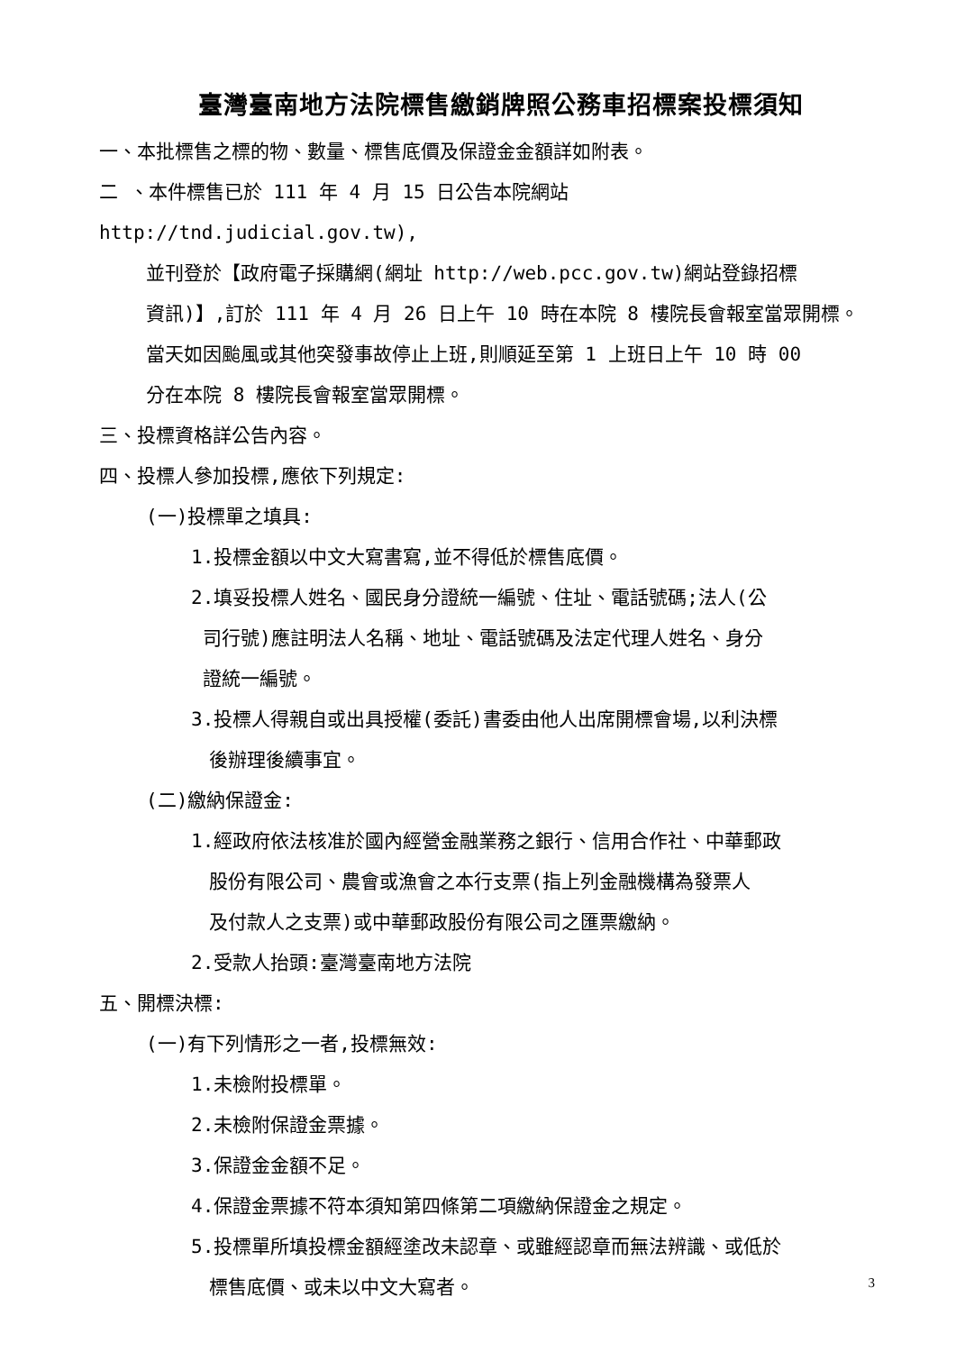臺灣臺南地方法院標售繳銷牌照公務車招標案投標須知
一、本批標售之標的物、數量、標售底價及保證金金額詳如附表。
二 、本件標售已於 111 年 4 月 15 日公告本院網站 http://tnd.judicial.gov.tw),
並刊登於【政府電子採購網(網址 http://web.pcc.gov.tw)網站登錄招標
資訊)】,訂於 111 年 4 月 26 日上午 10 時在本院 8 樓院長會報室當眾開標。
當天如因颱風或其他突發事故停止上班,則順延至第 1 上班日上午 10 時 00
分在本院 8 樓院長會報室當眾開標。
三、投標資格詳公告內容。
四、投標人參加投標,應依下列規定:
(一)投標單之填具:
1.投標金額以中文大寫書寫,並不得低於標售底價。
2.填妥投標人姓名、國民身分證統一編號、住址、電話號碼;法人(公
司行號)應註明法人名稱、地址、電話號碼及法定代理人姓名、身分
證統一編號。
3.投標人得親自或出具授權(委託)書委由他人出席開標會場,以利決標
後辦理後續事宜。
(二)繳納保證金:
1.經政府依法核准於國內經營金融業務之銀行、信用合作社、中華郵政
股份有限公司、農會或漁會之本行支票(指上列金融機構為發票人
及付款人之支票)或中華郵政股份有限公司之匯票繳納。
2.受款人抬頭:臺灣臺南地方法院
五、開標決標:
(一)有下列情形之一者,投標無效:
1.未檢附投標單。
2.未檢附保證金票據。
3.保證金金額不足。
4.保證金票據不符本須知第四條第二項繳納保證金之規定。
5.投標單所填投標金額經塗改未認章、或雖經認章而無法辨識、或低於
標售底價、或未以中文大寫者。
3